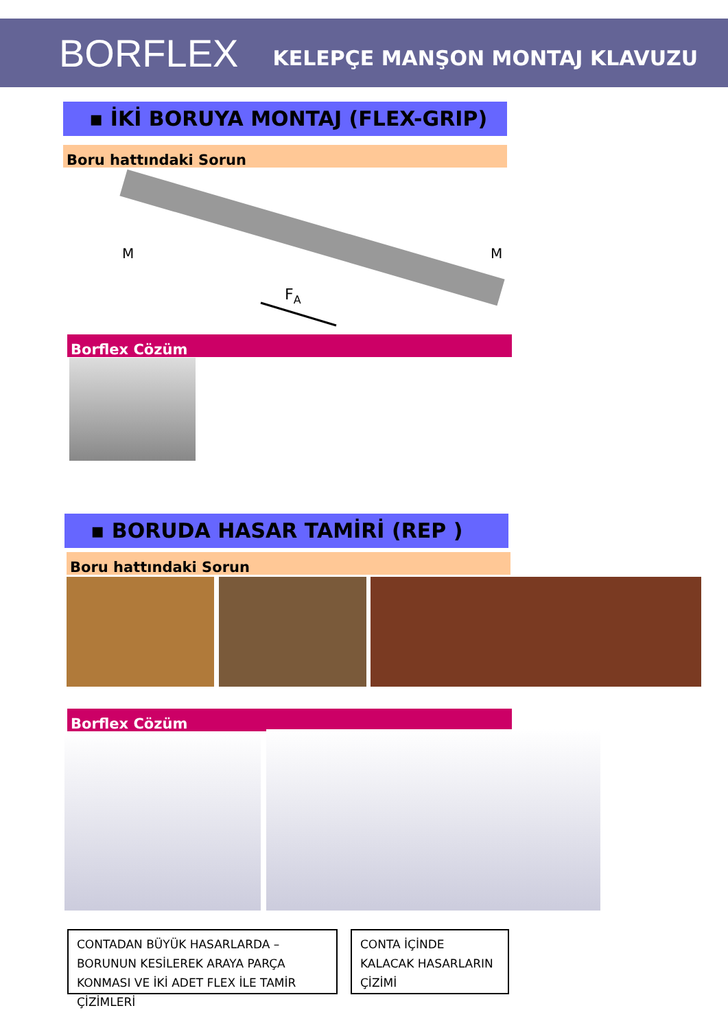BORFLEX KELEPÇE MANŞON MONTAJ KLAVUZU
▪ İKİ BORUYA MONTAJ (FLEX-GRIP)
Boru hattındaki Sorun
M
M
FA
Borflex Cözüm
▪ BORUDA HASAR TAMİRİ (REP )
Boru hattındaki Sorun
Borflex Cözüm
CONTADAN BÜYÜK HASARLARDA –BORUNUN KESİLEREK ARAYA PARÇA KONMASI VE İKİ ADET FLEX İLE TAMİR ÇİZİMLERİ
CONTA İÇİNDE KALACAK HASARLARIN ÇİZİMİ